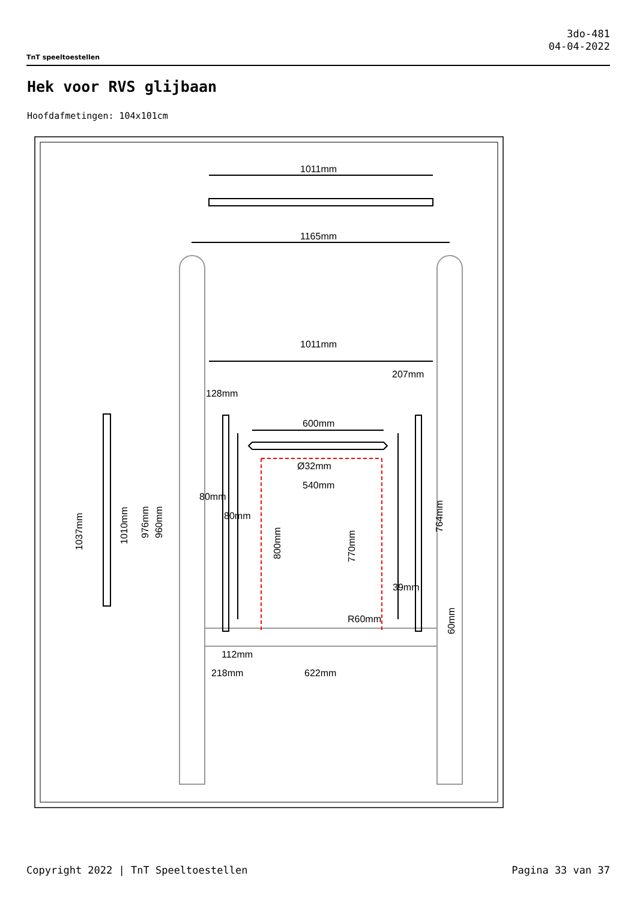TnT speeltoestellen
3do-481
04-04-2022
Hek voor RVS glijbaan
Hoofdafmetingen: 104x101cm
1011mm
1165mm
1011mm
207mm
128mm
600mm
Ø32mm
540mm
80mm
80mm
39mm
R60mm
112mm
218mm
622mm
1037mm
1010mm
976mm
960mm
800mm
770mm
764mm
60mm
Copyright 2022 | TnT Speeltoestellen Pagina 33 van 37